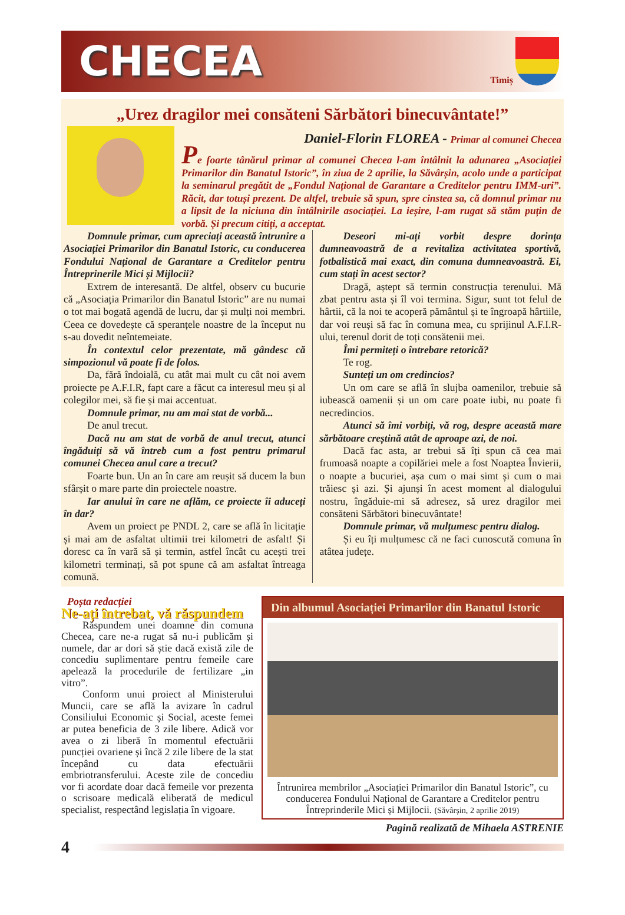CHECEA
Timiș
„Urez dragilor mei consăteni Sărbători binecuvântate!”
Daniel-Florin FLOREA - Primar al comunei Checea
Pe foarte tânărul primar al comunei Checea l-am întâlnit la adunarea „Asociației Primarilor din Banatul Istoric”, în ziua de 2 aprilie, la Săvârșin, acolo unde a participat la seminarul pregătit de „Fondul Național de Garantare a Creditelor pentru IMM-uri”. Răcit, dar totuși prezent. De altfel, trebuie să spun, spre cinstea sa, că domnul primar nu a lipsit de la niciuna din întâlnirile asociației. La ieșire, l-am rugat să stăm puțin de vorbă. Și precum citiți, a acceptat.
Domnule primar, cum apreciați această întrunire a Asociației Primarilor din Banatul Istoric, cu conducerea Fondului Național de Garantare a Creditelor pentru Întreprinerile Mici și Mijlocii?
Extrem de interesantă. De altfel, observ cu bucurie că „Asociația Primarilor din Banatul Istoric” are nu numai o tot mai bogată agendă de lucru, dar și mulți noi membri. Ceea ce dovedește că speranțele noastre de la început nu s-au dovedit neîntemeiate.
În contextul celor prezentate, mă gândesc că simpozionul vă poate fi de folos.
Da, fără îndoială, cu atât mai mult cu cât noi avem proiecte pe A.F.I.R, fapt care a făcut ca interesul meu și al colegilor mei, să fie și mai accentuat.
Domnule primar, nu am mai stat de vorbă...
De anul trecut.
Dacă nu am stat de vorbă de anul trecut, atunci îngăduiți să vă întreb cum a fost pentru primarul comunei Checea anul care a trecut?
Foarte bun. Un an în care am reușit să ducem la bun sfârșit o mare parte din proiectele noastre.
Iar anului în care ne aflăm, ce proiecte îi aduceți în dar?
Avem un proiect pe PNDL 2, care se află în licitație și mai am de asfaltat ultimii trei kilometri de asfalt! Și doresc ca în vară să și termin, astfel încât cu acești trei kilometri terminați, să pot spune că am asfaltat întreaga comună.
Deseori mi-ați vorbit despre dorința dumneavoastră de a revitaliza activitatea sportivă, fotbalistică mai exact, din comuna dumneavoastră. Ei, cum stați în acest sector?
Dragă, aștept să termin construcția terenului. Mă zbat pentru asta și îl voi termina. Sigur, sunt tot felul de hârtii, că la noi te acoperă pământul și te îngroapă hârtiile, dar voi reuși să fac în comuna mea, cu sprijinul A.F.I.R-ului, terenul dorit de toți consătenii mei.
Îmi permiteți o întrebare retorică?
Te rog.
Sunteți un om credincios?
Un om care se află în slujba oamenilor, trebuie să iubească oamenii și un om care poate iubi, nu poate fi necredincios.
Atunci să îmi vorbiți, vă rog, despre această mare sărbătoare creștină atât de aproape azi, de noi.
Dacă fac asta, ar trebui să îți spun că cea mai frumoasă noapte a copilăriei mele a fost Noaptea Învierii, o noapte a bucuriei, așa cum o mai simt și cum o mai trăiesc și azi. Și ajunși în acest moment al dialogului nostru, îngăduie-mi să adresez, să urez dragilor mei consăteni Sărbători binecuvântate!
Domnule primar, vă mulțumesc pentru dialog.
Și eu îți mulțumesc că ne faci cunoscută comuna în atâtea județe.
Poșta redacției
Ne-ați întrebat, vă răspundem
Răspundem unei doamne din comuna Checea, care ne-a rugat să nu-i publicăm și numele, dar ar dori să știe dacă există zile de concediu suplimentare pentru femeile care apelează la procedurile de fertilizare „in vitro”.
Conform unui proiect al Ministerului Muncii, care se află la avizare în cadrul Consiliului Economic și Social, aceste femei ar putea beneficia de 3 zile libere. Adică vor avea o zi liberă în momentul efectuării puncției ovariene și încă 2 zile libere de la stat începând cu data efectuării embriotransferului. Aceste zile de concediu vor fi acordate doar dacă femeile vor prezenta o scrisoare medicală eliberată de medicul specialist, respectând legislația în vigoare.
Din albumul Asociației Primarilor din Banatul Istoric
Întrunirea membrilor „Asociației Primarilor din Banatul Istoric”, cu conducerea Fondului Național de Garantare a Creditelor pentru Întreprinderile Mici și Mijlocii. (Săvârșin, 2 aprilie 2019)
Pagină realizată de Mihaela ASTRENIE
4